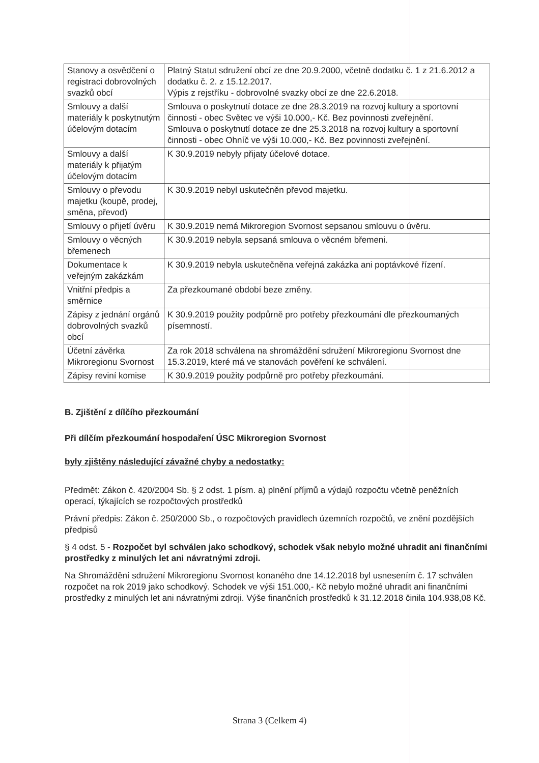| Stanovy a osvědčení o registraci dobrovolných svazků obcí | Platný Statut sdružení obcí ze dne 20.9.2000, včetně dodatku č. 1 z 21.6.2012 a dodatku č. 2. z 15.12.2017. Výpis z rejstříku - dobrovolné svazky obcí ze dne 22.6.2018. |
| Smlouvy a další materiály k poskytnutým účelovým dotacím | Smlouva o poskytnutí dotace ze dne 28.3.2019 na rozvoj kultury a sportovní činnosti - obec Světec ve výši 10.000,- Kč. Bez povinnosti zveřejnění. Smlouva o poskytnutí dotace ze dne 25.3.2018 na rozvoj kultury a sportovní činnosti - obec Ohníč ve výši 10.000,- Kč. Bez povinnosti zveřejnění. |
| Smlouvy a další materiály k přijatým účelovým dotacím | K 30.9.2019 nebyly přijaty účelové dotace. |
| Smlouvy o převodu majetku (koupě, prodej, směna, převod) | K 30.9.2019 nebyl uskutečněn převod majetku. |
| Smlouvy o přijetí úvěru | K 30.9.2019 nemá Mikroregion Svornost sepsanou smlouvu o úvěru. |
| Smlouvy o věcných břemenech | K 30.9.2019 nebyla sepsaná smlouva o věcném břemeni. |
| Dokumentace k veřejným zakázkám | K 30.9.2019 nebyla uskutečněna veřejná zakázka ani poptávkové řízení. |
| Vnitřní předpis a směrnice | Za přezkoumané období beze změny. |
| Zápisy z jednání orgánů dobrovolných svazků obcí | K 30.9.2019 použity podpůrně pro potřeby přezkoumání dle přezkoumaných písemností. |
| Účetní závěrka Mikroregionu Svornost | Za rok 2018 schválena na shromáždění sdružení Mikroregionu Svornost dne 15.3.2019, které má ve stanovách pověření ke schválení. |
| Zápisy reviní komise | K 30.9.2019 použity podpůrně pro potřeby přezkoumání. |
B. Zjištění z dílčího přezkoumání
Při dílčím přezkoumání hospodaření ÚSC Mikroregion Svornost
byly zjištěny následující závažné chyby a nedostatky:
Předmět: Zákon č. 420/2004 Sb. § 2 odst. 1 písm. a) plnění příjmů a výdajů rozpočtu včetně peněžních operací, týkajících se rozpočtových prostředků
Právní předpis: Zákon č. 250/2000 Sb., o rozpočtových pravidlech územních rozpočtů, ve znění pozdějších předpisů
§ 4 odst. 5 - Rozpočet byl schválen jako schodkový, schodek však nebylo možné uhradit ani finančními prostředky z minulých let ani návratnými zdroji.
Na Shromáždění sdružení Mikroregionu Svornost konaného dne 14.12.2018 byl usnesením č. 17 schválen rozpočet na rok 2019 jako schodkový. Schodek ve výši 151.000,- Kč nebylo možné uhradit ani finančními prostředky z minulých let ani návratnými zdroji. Výše finančních prostředků k 31.12.2018 činila 104.938,08 Kč.
Strana 3 (Celkem 4)